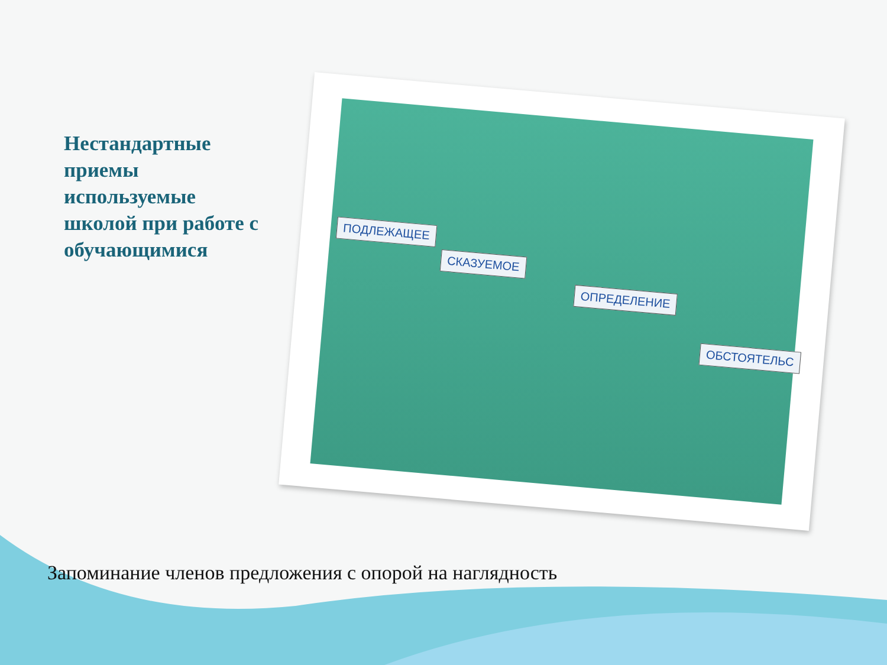Нестандартные приемы используемые школой при работе с обучающимися
ПОДЛЕЖАЩЕЕ
СКАЗУЕМОЕ
ОПРЕДЕЛЕНИЕ
ОБСТОЯТЕЛЬС
Запоминание членов предложения с опорой на наглядность